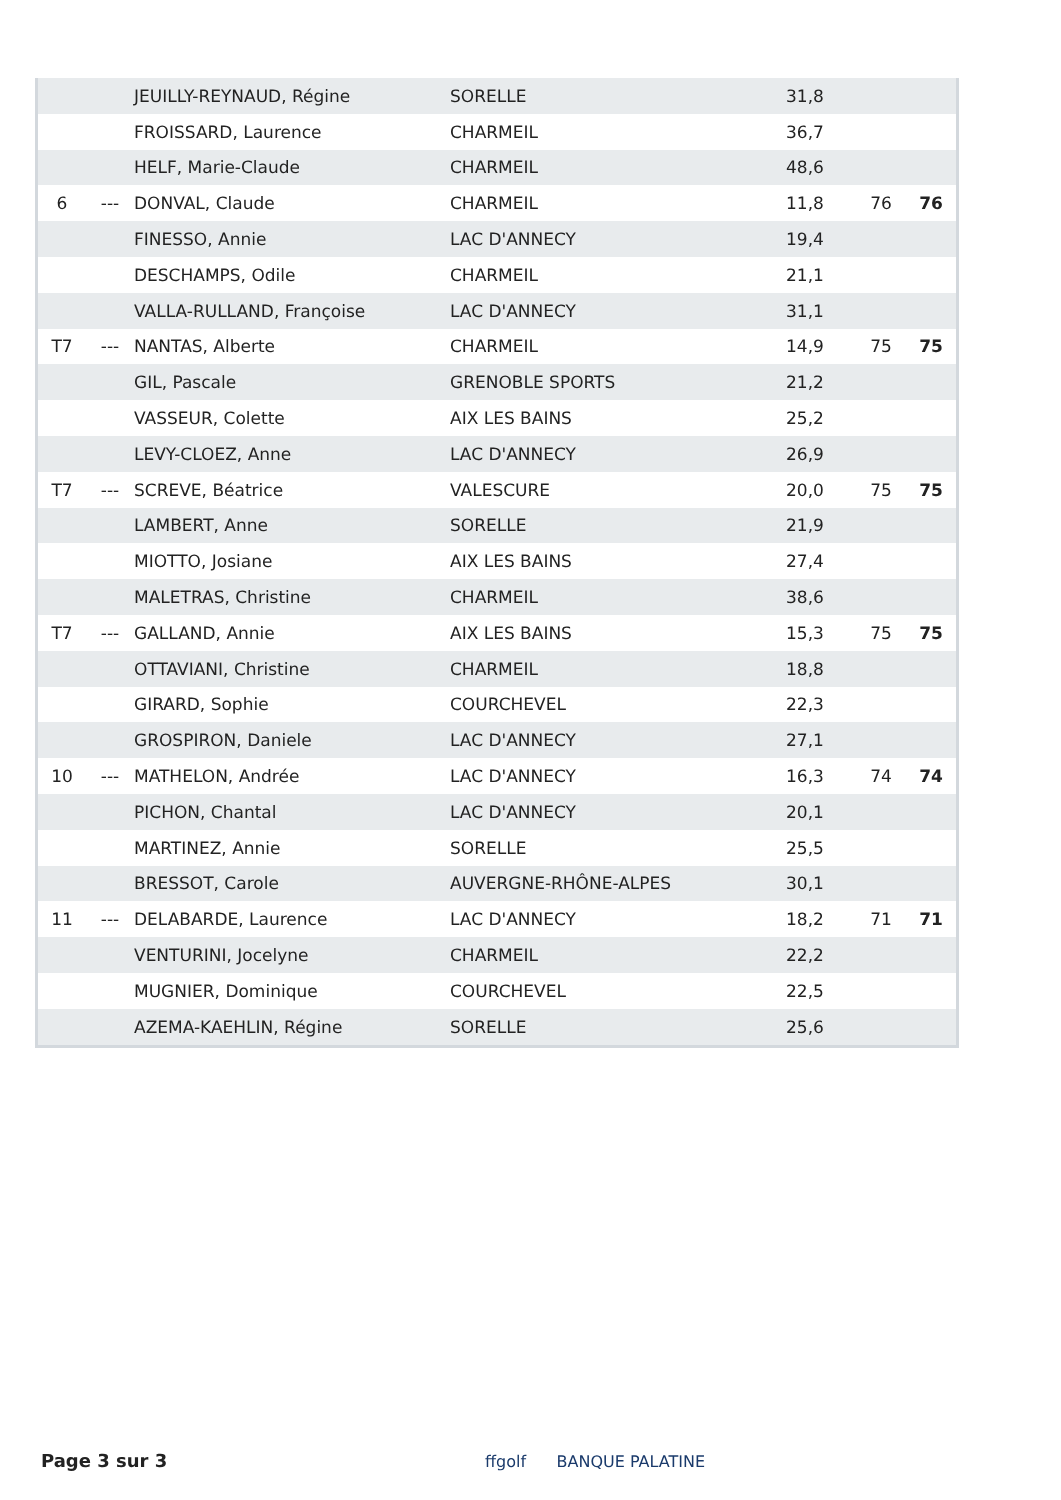| | | JEUILLY-REYNAUD, Régine | SORELLE | 31,8 | | |
| | | FROISSARD, Laurence | CHARMEIL | 36,7 | | |
| | | HELF, Marie-Claude | CHARMEIL | 48,6 | | |
| 6 | --- | DONVAL, Claude | CHARMEIL | 11,8 | 76 | 76 |
| | | FINESSO, Annie | LAC D'ANNECY | 19,4 | | |
| | | DESCHAMPS, Odile | CHARMEIL | 21,1 | | |
| | | VALLA-RULLAND, Françoise | LAC D'ANNECY | 31,1 | | |
| T7 | --- | NANTAS, Alberte | CHARMEIL | 14,9 | 75 | 75 |
| | | GIL, Pascale | GRENOBLE SPORTS | 21,2 | | |
| | | VASSEUR, Colette | AIX LES BAINS | 25,2 | | |
| | | LEVY-CLOEZ, Anne | LAC D'ANNECY | 26,9 | | |
| T7 | --- | SCREVE, Béatrice | VALESCURE | 20,0 | 75 | 75 |
| | | LAMBERT, Anne | SORELLE | 21,9 | | |
| | | MIOTTO, Josiane | AIX LES BAINS | 27,4 | | |
| | | MALETRAS, Christine | CHARMEIL | 38,6 | | |
| T7 | --- | GALLAND, Annie | AIX LES BAINS | 15,3 | 75 | 75 |
| | | OTTAVIANI, Christine | CHARMEIL | 18,8 | | |
| | | GIRARD, Sophie | COURCHEVEL | 22,3 | | |
| | | GROSPIRON, Daniele | LAC D'ANNECY | 27,1 | | |
| 10 | --- | MATHELON, Andrée | LAC D'ANNECY | 16,3 | 74 | 74 |
| | | PICHON, Chantal | LAC D'ANNECY | 20,1 | | |
| | | MARTINEZ, Annie | SORELLE | 25,5 | | |
| | | BRESSOT, Carole | AUVERGNE-RHÔNE-ALPES | 30,1 | | |
| 11 | --- | DELABARDE, Laurence | LAC D'ANNECY | 18,2 | 71 | 71 |
| | | VENTURINI, Jocelyne | CHARMEIL | 22,2 | | |
| | | MUGNIER, Dominique | COURCHEVEL | 22,5 | | |
| | | AZEMA-KAEHLIN, Régine | SORELLE | 25,6 | | |
Page 3 sur 3 ffgolf BANQUE PALATINE